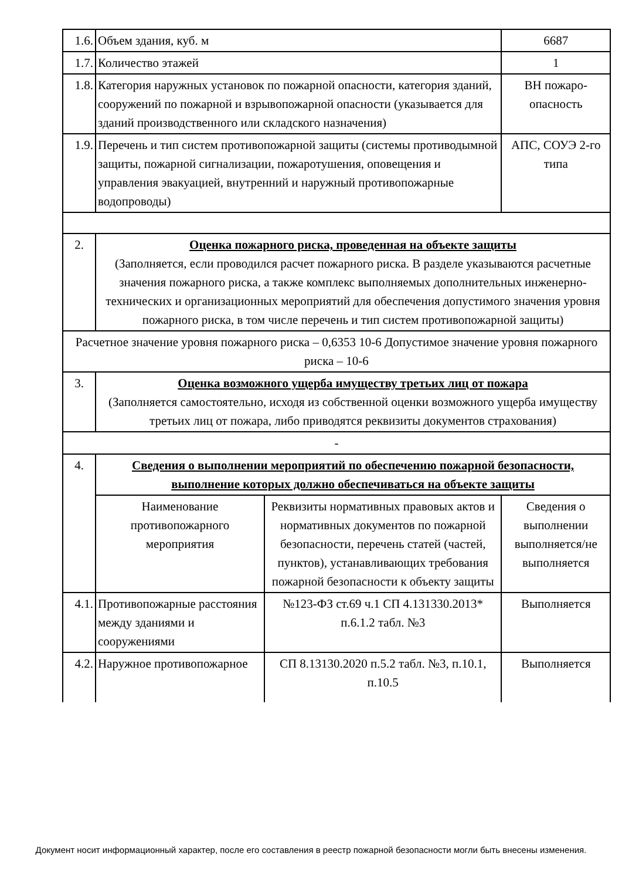| 1.6. | Объем здания, куб. м | | 6687 | |
| 1.7. | Количество этажей | | 1 | |
| 1.8. | Категория наружных установок по пожарной опасности, категория зданий, сооружений по пожарной и взрывопожарной опасности (указывается для зданий производственного или складского назначения) | | ВН пожаро-опасность | |
| 1.9. | Перечень и тип систем противопожарной защиты (системы противодымной защиты, пожарной сигнализации, пожаротушения, оповещения и управления эвакуацией, внутренний и наружный противопожарные водопроводы) | | АПС, СОУЭ 2-го типа | |
| 2. | Оценка пожарного риска, проведенная на объекте защиты (Заполняется, если проводился расчет пожарного риска. В разделе указываются расчетные значения пожарного риска, а также комплекс выполняемых дополнительных инженерно-технических и организационных мероприятий для обеспечения допустимого значения уровня пожарного риска, в том числе перечень и тип систем противопожарной защиты) | | | |
| Расчетное значение уровня пожарного риска – 0,6353 10-6 Допустимое значение уровня пожарного риска – 10-6 | | | | |
| 3. | Оценка возможного ущерба имуществу третьих лиц от пожара (Заполняется самостоятельно, исходя из собственной оценки возможного ущерба имуществу третьих лиц от пожара, либо приводятся реквизиты документов страхования) | | | |
| - | | | | |
| 4. | Сведения о выполнении мероприятий по обеспечению пожарной безопасности, выполнение которых должно обеспечиваться на объекте защиты | | | |
| | Наименование противопожарного мероприятия | Реквизиты нормативных правовых актов и нормативных документов по пожарной безопасности, перечень статей (частей, пунктов), устанавливающих требования пожарной безопасности к объекту защиты | | Сведения о выполнении выполняется/не выполняется |
| 4.1. | Противопожарные расстояния между зданиями и сооружениями | №123-ФЗ ст.69 ч.1 СП 4.131330.2013* п.6.1.2 табл. №3 | | Выполняется |
| 4.2. | Наружное противопожарное | СП 8.13130.2020 п.5.2 табл. №3, п.10.1, п.10.5 | | Выполняется |
Документ носит информационный характер, после его составления в реестр пожарной безопасности могли быть внесены изменения.